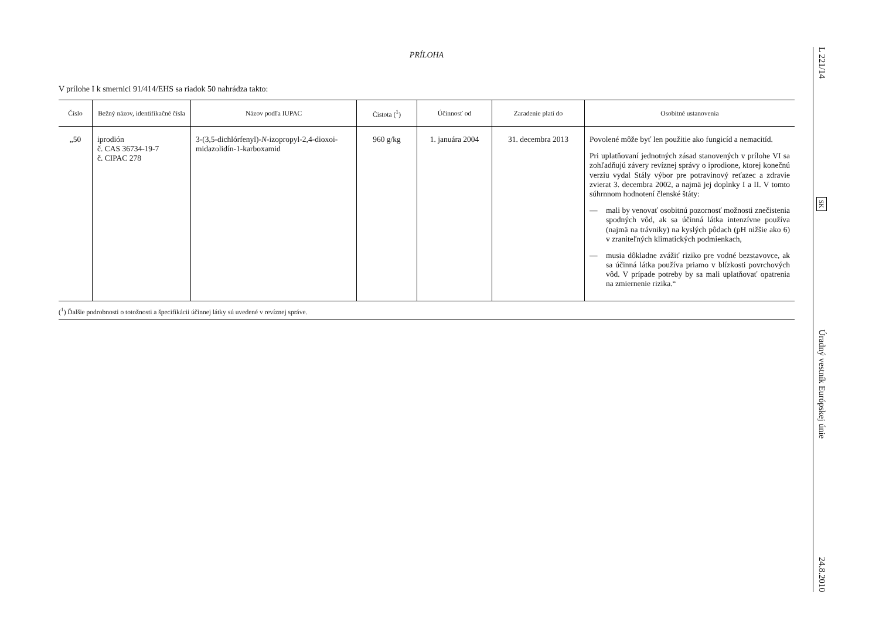PRÍLOHA
V prílohe I k smernici 91/414/EHS sa riadok 50 nahrádza takto:
| Číslo | Bežný názov, identifikačné čísla | Názov podľa IUPAC | Čistota (<sup>1</sup>) | Účinnosť od | Zaradenie platí do | Osobitné ustanovenia |
| --- | --- | --- | --- | --- | --- | --- |
| „50 | iprodión č. CAS 36734-19-7 č. CIPAC 278 | 3-(3,5-dichlórfenyl)- N -izopropyl-2,4-dioxoi-midazolidín-1-karboxamid | 960 g/kg | 1. januára 2004 | 31. decembra 2013 | Povolené môže byť len použitie ako fungicíd a nemacitíd. Pri uplatňovaní jednotných zásad stanovených v prílohe VI sa zohľadňujú závery revíznej správy o iprodione, ktorej konečnú verziu vydal Stály výbor pre potravinový reťazec a zdravie zvierat 3. decembra 2002, a najmä jej doplnky I a II. V tomto súhrnnom hodnotení členské štáty: — mali by venovať osobitnú pozornosť možnosti znečistenia spodných vôd, ak sa účinná látka intenzívne používa (najmä na trávniky) na kyslých pôdach (pH nižšie ako 6) v zraniteľných klimatických podmienkach, — musia dôkladne zvážiť riziko pre vodné bezstavovce, ak sa účinná látka používa priamo v blízkosti povrchových vôd. V prípade potreby by sa mali uplatňovať opatrenia na zmiernenie rizika.“ |
(<sup>1</sup>) Ďalšie podrobnosti o totožnosti a špecifikácii účinnej látky sú uvedené v revíznej správe.
L 221/14
SK
Úradný vestník Európskej únie
24.8.2010